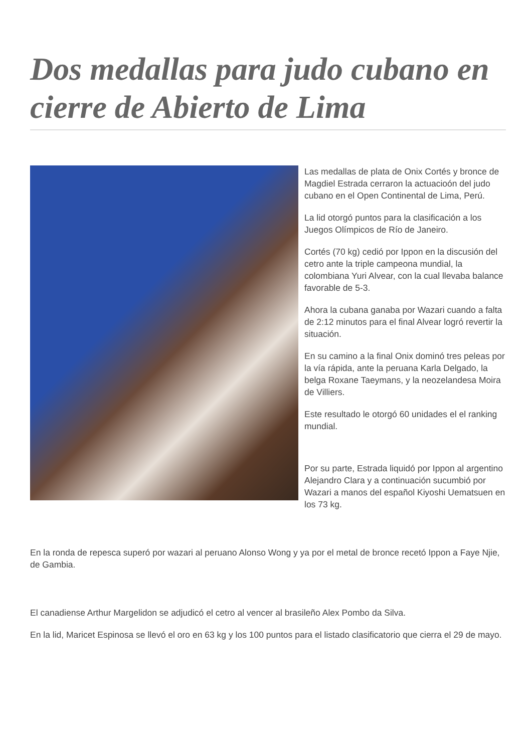Dos medallas para judo cubano en cierre de Abierto de Lima
Las medallas de plata de Onix Cortés y bronce de Magdiel Estrada cerraron la actuacioón del judo cubano en el Open Continental de Lima, Perú.
La lid otorgó puntos para la clasificación a los Juegos Olímpicos de Río de Janeiro.
Cortés (70 kg) cedió por Ippon en la discusión del cetro ante la triple campeona mundial, la colombiana Yuri Alvear, con la cual llevaba balance favorable de 5-3.
Ahora la cubana ganaba por Wazari cuando a falta de 2:12 minutos para el final Alvear logró revertir la situación.
En su camino a la final Onix dominó tres peleas por la vía rápida, ante la peruana Karla Delgado, la belga Roxane Taeymans, y la neozelandesa Moira de Villiers.
Este resultado le otorgó 60 unidades el el ranking mundial.
Por su parte, Estrada liquidó por Ippon al argentino Alejandro Clara y a continuación sucumbió por Wazari a manos del español Kiyoshi Uematsuen en los 73 kg.
En la ronda de repesca superó por wazari al peruano Alonso Wong y ya por el metal de bronce recetó Ippon a Faye Njie, de Gambia.
El canadiense Arthur Margelidon se adjudicó el cetro al vencer al brasileño Alex Pombo da Silva.
En la lid, Maricet Espinosa se llevó el oro en 63 kg y los 100 puntos para el listado clasificatorio que cierra el 29 de mayo.